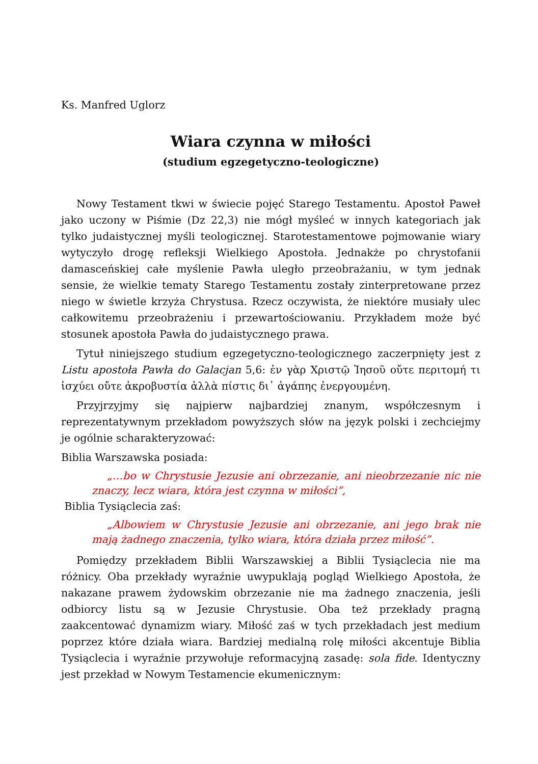Ks. Manfred Uglorz
Wiara czynna w miłości
(studium egzegetyczno-teologiczne)
Nowy Testament tkwi w świecie pojęć Starego Testamentu. Apostoł Paweł jako uczony w Piśmie (Dz 22,3) nie mógł myśleć w innych kategoriach jak tylko judaistycznej myśli teologicznej. Starotestamentowe pojmowanie wiary wytyczyło drogę refleksji Wielkiego Apostoła. Jednakże po chrystofanii damasceńskiej całe myślenie Pawła uległo przeobrażaniu, w tym jednak sensie, że wielkie tematy Starego Testamentu zostały zinterpretowane przez niego w świetle krzyża Chrystusa. Rzecz oczywista, że niektóre musiały ulec całkowitemu przeobrażeniu i przewartościowaniu. Przykładem może być stosunek apostoła Pawła do judaistycznego prawa.
Tytuł niniejszego studium egzegetyczno-teologicznego zaczerpnięty jest z Listu apostoła Pawła do Galacjan 5,6: ἐν γὰρ Χριστῷ Ἰησοῦ οὔτε περιτομή τι ἰσχύει οὔτε ἀκροβυστία ἀλλὰ πίστις δι᾽ ἀγάπης ἐνεργουμένη.
Przyjrzyjmy się najpierw najbardziej znanym, współczesnym i reprezentatywnym przekładom powyższych słów na język polski i zechciejmy je ogólnie scharakteryzować:
Biblia Warszawska posiada:
„…bo w Chrystusie Jezusie ani obrzezanie, ani nieobrzezanie nic nie znaczy, lecz wiara, która jest czynna w miłości”,
Biblia Tysiąclecia zaś:
„Albowiem w Chrystusie Jezusie ani obrzezanie, ani jego brak nie mają żadnego znaczenia, tylko wiara, która działa przez miłość”.
Pomiędzy przekładem Biblii Warszawskiej a Biblii Tysiąclecia nie ma różnicy. Oba przekłady wyraźnie uwypuklają pogląd Wielkiego Apostoła, że nakazane prawem żydowskim obrzezanie nie ma żadnego znaczenia, jeśli odbiorcy listu są w Jezusie Chrystusie. Oba też przekłady pragną zaakcentować dynamizm wiary. Miłość zaś w tych przekładach jest medium poprzez które działa wiara. Bardziej medialną rolę miłości akcentuje Biblia Tysiąclecia i wyraźnie przywołuje reformacyjną zasadę: sola fide. Identyczny jest przekład w Nowym Testamencie ekumenicznym: